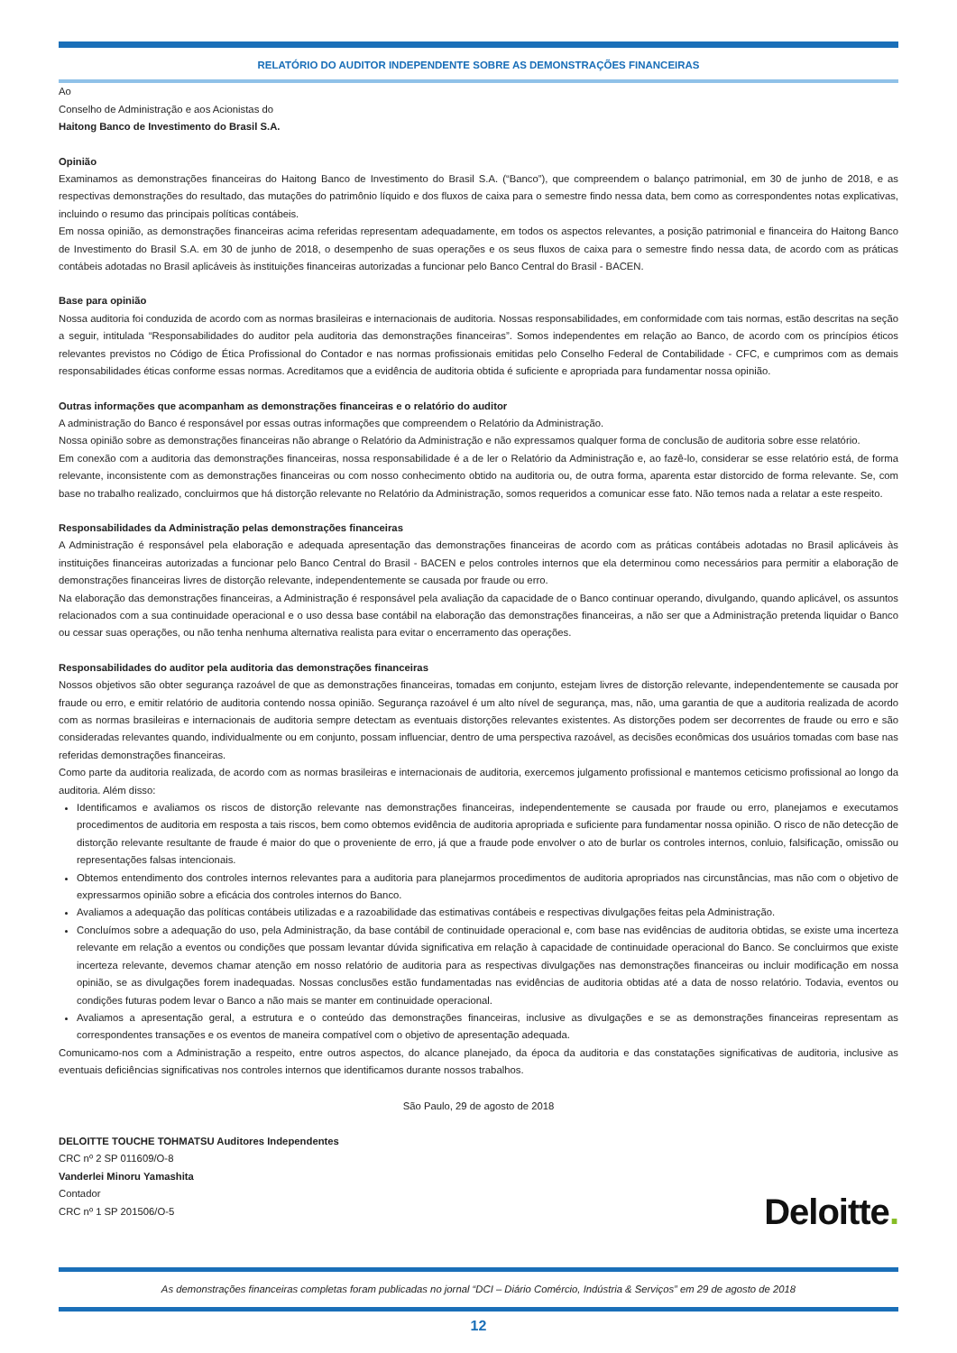RELATÓRIO DO AUDITOR INDEPENDENTE SOBRE AS DEMONSTRAÇÕES FINANCEIRAS
Ao
Conselho de Administração e aos Acionistas do
Haitong Banco de Investimento do Brasil S.A.
Opinião
Examinamos as demonstrações financeiras do Haitong Banco de Investimento do Brasil S.A. (“Banco”), que compreendem o balanço patrimonial, em 30 de junho de 2018, e as respectivas demonstrações do resultado, das mutações do patrimônio líquido e dos fluxos de caixa para o semestre findo nessa data, bem como as correspondentes notas explicativas, incluindo o resumo das principais políticas contábeis.
Em nossa opinião, as demonstrações financeiras acima referidas representam adequadamente, em todos os aspectos relevantes, a posição patrimonial e financeira do Haitong Banco de Investimento do Brasil S.A. em 30 de junho de 2018, o desempenho de suas operações e os seus fluxos de caixa para o semestre findo nessa data, de acordo com as práticas contábeis adotadas no Brasil aplicáveis às instituições financeiras autorizadas a funcionar pelo Banco Central do Brasil - BACEN.
Base para opinião
Nossa auditoria foi conduzida de acordo com as normas brasileiras e internacionais de auditoria. Nossas responsabilidades, em conformidade com tais normas, estão descritas na seção a seguir, intitulada “Responsabilidades do auditor pela auditoria das demonstrações financeiras”. Somos independentes em relação ao Banco, de acordo com os princípios éticos relevantes previstos no Código de Ética Profissional do Contador e nas normas profissionais emitidas pelo Conselho Federal de Contabilidade - CFC, e cumprimos com as demais responsabilidades éticas conforme essas normas. Acreditamos que a evidência de auditoria obtida é suficiente e apropriada para fundamentar nossa opinião.
Outras informações que acompanham as demonstrações financeiras e o relatório do auditor
A administração do Banco é responsável por essas outras informações que compreendem o Relatório da Administração.
Nossa opinião sobre as demonstrações financeiras não abrange o Relatório da Administração e não expressamos qualquer forma de conclusão de auditoria sobre esse relatório.
Em conexão com a auditoria das demonstrações financeiras, nossa responsabilidade é a de ler o Relatório da Administração e, ao fazê-lo, considerar se esse relatório está, de forma relevante, inconsistente com as demonstrações financeiras ou com nosso conhecimento obtido na auditoria ou, de outra forma, aparenta estar distorcido de forma relevante. Se, com base no trabalho realizado, concluirmos que há distorção relevante no Relatório da Administração, somos requeridos a comunicar esse fato. Não temos nada a relatar a este respeito.
Responsabilidades da Administração pelas demonstrações financeiras
A Administração é responsável pela elaboração e adequada apresentação das demonstrações financeiras de acordo com as práticas contábeis adotadas no Brasil aplicáveis às instituições financeiras autorizadas a funcionar pelo Banco Central do Brasil - BACEN e pelos controles internos que ela determinou como necessários para permitir a elaboração de demonstrações financeiras livres de distorção relevante, independentemente se causada por fraude ou erro.
Na elaboração das demonstrações financeiras, a Administração é responsável pela avaliação da capacidade de o Banco continuar operando, divulgando, quando aplicável, os assuntos relacionados com a sua continuidade operacional e o uso dessa base contábil na elaboração das demonstrações financeiras, a não ser que a Administração pretenda liquidar o Banco ou cessar suas operações, ou não tenha nenhuma alternativa realista para evitar o encerramento das operações.
Responsabilidades do auditor pela auditoria das demonstrações financeiras
Nossos objetivos são obter segurança razoável de que as demonstrações financeiras, tomadas em conjunto, estejam livres de distorção relevante, independentemente se causada por fraude ou erro, e emitir relatório de auditoria contendo nossa opinião. Segurança razoável é um alto nível de segurança, mas, não, uma garantia de que a auditoria realizada de acordo com as normas brasileiras e internacionais de auditoria sempre detectam as eventuais distorções relevantes existentes. As distorções podem ser decorrentes de fraude ou erro e são consideradas relevantes quando, individualmente ou em conjunto, possam influenciar, dentro de uma perspectiva razoável, as decisões econômicas dos usuários tomadas com base nas referidas demonstrações financeiras.
Como parte da auditoria realizada, de acordo com as normas brasileiras e internacionais de auditoria, exercemos julgamento profissional e mantemos ceticismo profissional ao longo da auditoria. Além disso:
Identificamos e avaliamos os riscos de distorção relevante nas demonstrações financeiras, independentemente se causada por fraude ou erro, planejamos e executamos procedimentos de auditoria em resposta a tais riscos, bem como obtemos evidência de auditoria apropriada e suficiente para fundamentar nossa opinião. O risco de não detecção de distorção relevante resultante de fraude é maior do que o proveniente de erro, já que a fraude pode envolver o ato de burlar os controles internos, conluio, falsificação, omissão ou representações falsas intencionais.
Obtemos entendimento dos controles internos relevantes para a auditoria para planejarmos procedimentos de auditoria apropriados nas circunstâncias, mas não com o objetivo de expressarmos opinião sobre a eficácia dos controles internos do Banco.
Avaliamos a adequação das políticas contábeis utilizadas e a razoabilidade das estimativas contábeis e respectivas divulgações feitas pela Administração.
Concluímos sobre a adequação do uso, pela Administração, da base contábil de continuidade operacional e, com base nas evidências de auditoria obtidas, se existe uma incerteza relevante em relação a eventos ou condições que possam levantar dúvida significativa em relação à capacidade de continuidade operacional do Banco. Se concluirmos que existe incerteza relevante, devemos chamar atenção em nosso relatório de auditoria para as respectivas divulgações nas demonstrações financeiras ou incluir modificação em nossa opinião, se as divulgações forem inadequadas. Nossas conclusões estão fundamentadas nas evidências de auditoria obtidas até a data de nosso relatório. Todavia, eventos ou condições futuras podem levar o Banco a não mais se manter em continuidade operacional.
Avaliamos a apresentação geral, a estrutura e o conteúdo das demonstrações financeiras, inclusive as divulgações e se as demonstrações financeiras representam as correspondentes transações e os eventos de maneira compatível com o objetivo de apresentação adequada.
Comunicamo-nos com a Administração a respeito, entre outros aspectos, do alcance planejado, da época da auditoria e das constatações significativas de auditoria, inclusive as eventuais deficiências significativas nos controles internos que identificamos durante nossos trabalhos.
São Paulo, 29 de agosto de 2018
DELOITTE TOUCHE TOHMATSU Auditores Independentes
CRC nº 2 SP 011609/O-8
Vanderlei Minoru Yamashita
Contador
CRC nº 1 SP 201506/O-5
Deloitte.
As demonstrações financeiras completas foram publicadas no jornal “DCI – Diário Comércio, Indústria & Serviços” em 29 de agosto de 2018
12